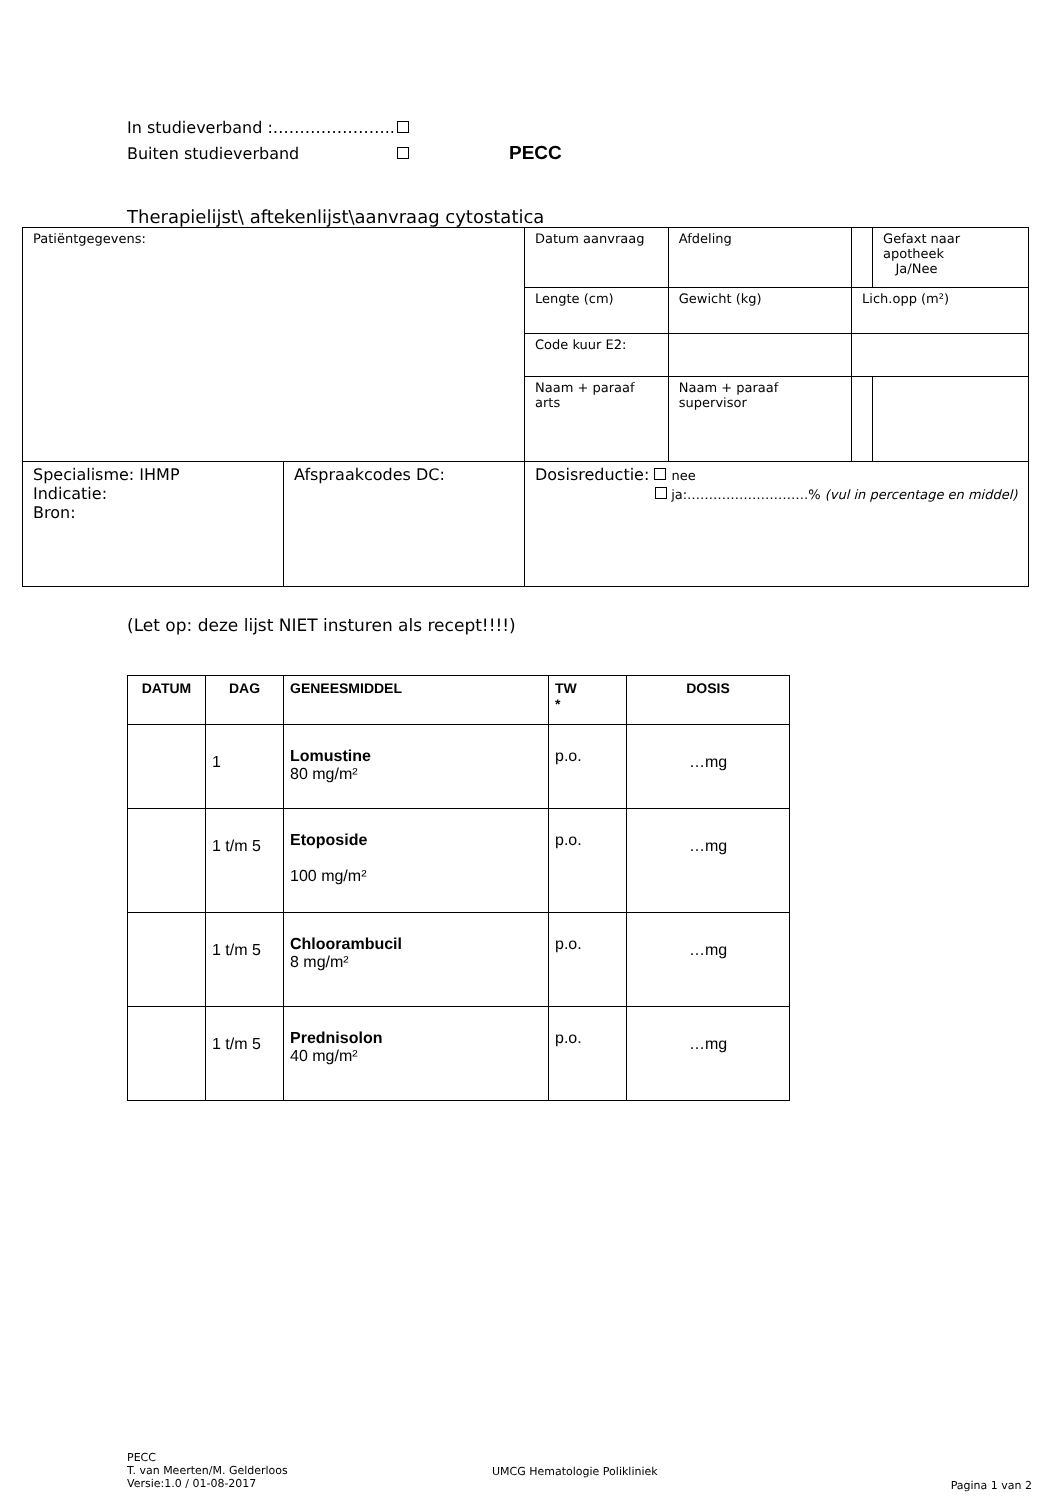In studieverband :…………………..
Buiten studieverband PECC
Therapielijst\ aftekenlijst\aanvraag cytostatica
| Patiëntgegevens: | | Datum aanvraag | Afdeling | | Gefaxt naar apotheek Ja/Nee |
| | | Lengte (cm) | Gewicht (kg) | Lich.opp (m²) | |
| | | Code kuur E2: | | | |
| | | Naam + paraaf arts | Naam + paraaf supervisor | | |
| Specialisme: IHMP Indicatie: Bron: | Afspraakcodes DC: | Dosisreductie: nee ja:……………………….% (vul in percentage en middel) | | | |
(Let op: deze lijst NIET insturen als recept!!!!)
| DATUM | DAG | GENEESMIDDEL | TW * | DOSIS |
| --- | --- | --- | --- | --- |
| | 1 | Lomustine 80 mg/m² | p.o. | …mg |
| | 1 t/m 5 | Etoposide 100 mg/m² | p.o. | …mg |
| | 1 t/m 5 | Chloorambucil 8 mg/m² | p.o. | …mg |
| | 1 t/m 5 | Prednisolon 40 mg/m² | p.o. | …mg |
PECC
T. van Meerten/M. Gelderloos
Versie:1.0 / 01-08-2017
UMCG Hematologie Polikliniek
Pagina 1 van 2